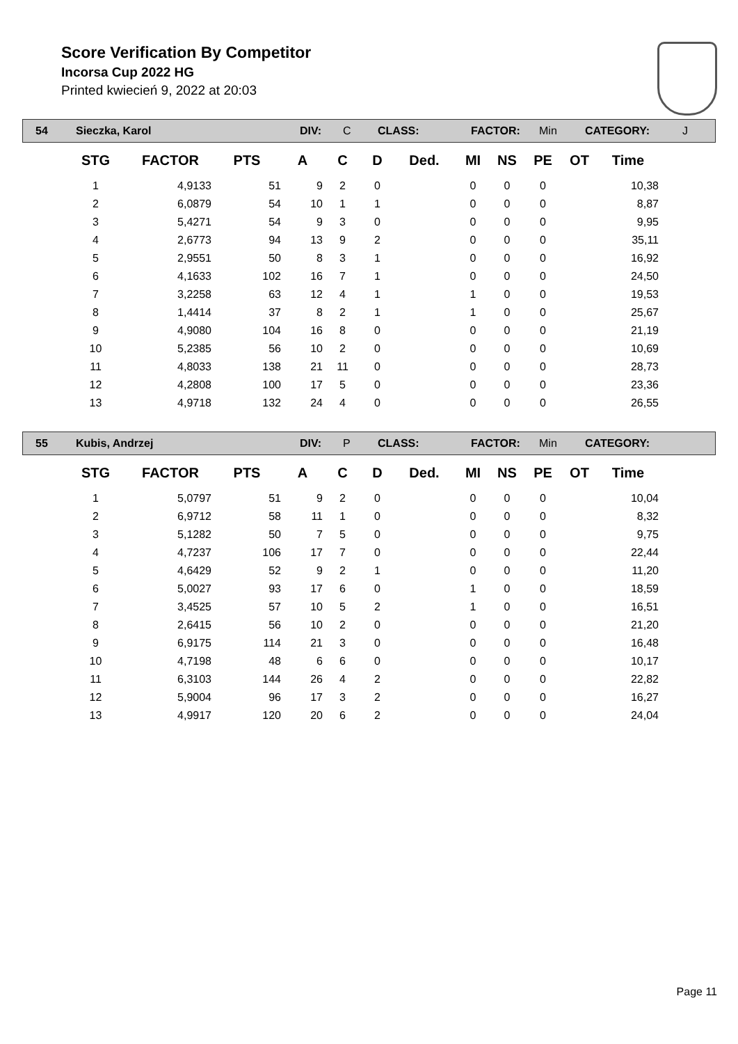Score Verification By Competitor
Incorsa Cup 2022 HG
Printed kwiecień 9, 2022 at 20:03
54 Sieczka, Karol DIV: C CLASS: FACTOR: Min CATEGORY: J
| STG | FACTOR | PTS | A | C | D | Ded. | MI | NS | PE | OT | Time |
| --- | --- | --- | --- | --- | --- | --- | --- | --- | --- | --- | --- |
| 1 | 4,9133 | 51 | 9 | 2 | 0 | | 0 | 0 | 0 | | 10,38 |
| 2 | 6,0879 | 54 | 10 | 1 | 1 | | 0 | 0 | 0 | | 8,87 |
| 3 | 5,4271 | 54 | 9 | 3 | 0 | | 0 | 0 | 0 | | 9,95 |
| 4 | 2,6773 | 94 | 13 | 9 | 2 | | 0 | 0 | 0 | | 35,11 |
| 5 | 2,9551 | 50 | 8 | 3 | 1 | | 0 | 0 | 0 | | 16,92 |
| 6 | 4,1633 | 102 | 16 | 7 | 1 | | 0 | 0 | 0 | | 24,50 |
| 7 | 3,2258 | 63 | 12 | 4 | 1 | | 1 | 0 | 0 | | 19,53 |
| 8 | 1,4414 | 37 | 8 | 2 | 1 | | 1 | 0 | 0 | | 25,67 |
| 9 | 4,9080 | 104 | 16 | 8 | 0 | | 0 | 0 | 0 | | 21,19 |
| 10 | 5,2385 | 56 | 10 | 2 | 0 | | 0 | 0 | 0 | | 10,69 |
| 11 | 4,8033 | 138 | 21 | 11 | 0 | | 0 | 0 | 0 | | 28,73 |
| 12 | 4,2808 | 100 | 17 | 5 | 0 | | 0 | 0 | 0 | | 23,36 |
| 13 | 4,9718 | 132 | 24 | 4 | 0 | | 0 | 0 | 0 | | 26,55 |
55 Kubis, Andrzej DIV: P CLASS: FACTOR: Min CATEGORY:
| STG | FACTOR | PTS | A | C | D | Ded. | MI | NS | PE | OT | Time |
| --- | --- | --- | --- | --- | --- | --- | --- | --- | --- | --- | --- |
| 1 | 5,0797 | 51 | 9 | 2 | 0 | | 0 | 0 | 0 | | 10,04 |
| 2 | 6,9712 | 58 | 11 | 1 | 0 | | 0 | 0 | 0 | | 8,32 |
| 3 | 5,1282 | 50 | 7 | 5 | 0 | | 0 | 0 | 0 | | 9,75 |
| 4 | 4,7237 | 106 | 17 | 7 | 0 | | 0 | 0 | 0 | | 22,44 |
| 5 | 4,6429 | 52 | 9 | 2 | 1 | | 0 | 0 | 0 | | 11,20 |
| 6 | 5,0027 | 93 | 17 | 6 | 0 | | 1 | 0 | 0 | | 18,59 |
| 7 | 3,4525 | 57 | 10 | 5 | 2 | | 1 | 0 | 0 | | 16,51 |
| 8 | 2,6415 | 56 | 10 | 2 | 0 | | 0 | 0 | 0 | | 21,20 |
| 9 | 6,9175 | 114 | 21 | 3 | 0 | | 0 | 0 | 0 | | 16,48 |
| 10 | 4,7198 | 48 | 6 | 6 | 0 | | 0 | 0 | 0 | | 10,17 |
| 11 | 6,3103 | 144 | 26 | 4 | 2 | | 0 | 0 | 0 | | 22,82 |
| 12 | 5,9004 | 96 | 17 | 3 | 2 | | 0 | 0 | 0 | | 16,27 |
| 13 | 4,9917 | 120 | 20 | 6 | 2 | | 0 | 0 | 0 | | 24,04 |
Page 11